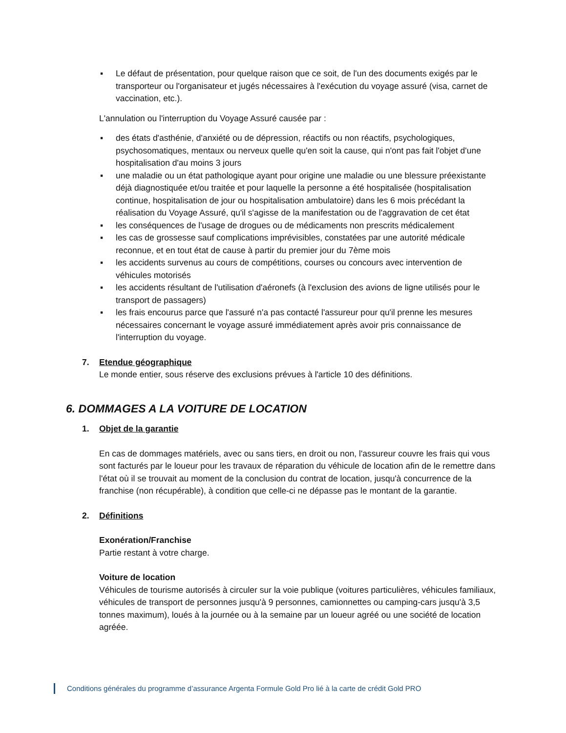▪ Le défaut de présentation, pour quelque raison que ce soit, de l'un des documents exigés par le transporteur ou l'organisateur et jugés nécessaires à l'exécution du voyage assuré (visa, carnet de vaccination, etc.).
L'annulation ou l'interruption du Voyage Assuré causée par :
▪ des états d'asthénie, d'anxiété ou de dépression, réactifs ou non réactifs, psychologiques, psychosomatiques, mentaux ou nerveux quelle qu'en soit la cause, qui n'ont pas fait l'objet d'une hospitalisation d'au moins 3 jours
▪ une maladie ou un état pathologique ayant pour origine une maladie ou une blessure préexistante déjà diagnostiquée et/ou traitée et pour laquelle la personne a été hospitalisée (hospitalisation continue, hospitalisation de jour ou hospitalisation ambulatoire) dans les 6 mois précédant la réalisation du Voyage Assuré, qu'il s'agisse de la manifestation ou de l'aggravation de cet état
▪ les conséquences de l'usage de drogues ou de médicaments non prescrits médicalement
▪ les cas de grossesse sauf complications imprévisibles, constatées par une autorité médicale reconnue, et en tout état de cause à partir du premier jour du 7ème mois
▪ les accidents survenus au cours de compétitions, courses ou concours avec intervention de véhicules motorisés
▪ les accidents résultant de l'utilisation d'aéronefs (à l'exclusion des avions de ligne utilisés pour le transport de passagers)
▪ les frais encourus parce que l'assuré n'a pas contacté l'assureur pour qu'il prenne les mesures nécessaires concernant le voyage assuré immédiatement après avoir pris connaissance de l'interruption du voyage.
7. Etendue géographique
Le monde entier, sous réserve des exclusions prévues à l'article 10 des définitions.
6. DOMMAGES A LA VOITURE DE LOCATION
1. Objet de la garantie
En cas de dommages matériels, avec ou sans tiers, en droit ou non, l'assureur couvre les frais qui vous sont facturés par le loueur pour les travaux de réparation du véhicule de location afin de le remettre dans l'état où il se trouvait au moment de la conclusion du contrat de location, jusqu'à concurrence de la franchise (non récupérable), à condition que celle-ci ne dépasse pas le montant de la garantie.
2. Définitions
Exonération/Franchise
Partie restant à votre charge.
Voiture de location
Véhicules de tourisme autorisés à circuler sur la voie publique (voitures particulières, véhicules familiaux, véhicules de transport de personnes jusqu'à 9 personnes, camionnettes ou camping-cars jusqu'à 3,5 tonnes maximum), loués à la journée ou à la semaine par un loueur agréé ou une société de location agréée.
Conditions générales du programme d’assurance Argenta Formule Gold Pro lié à la carte de crédit Gold PRO